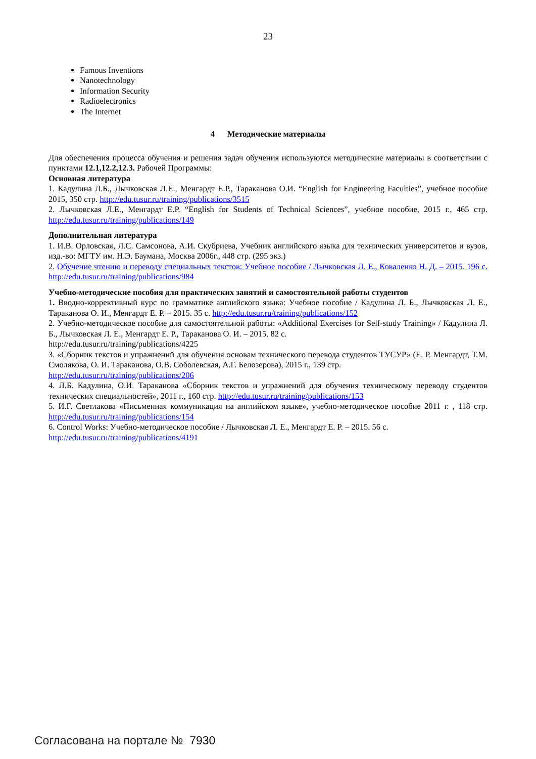23
Famous Inventions
Nanotechnology
Information Security
Radioelectronics
The Internet
4 Методические материалы
Для обеспечения процесса обучения и решения задач обучения используются методические материалы в соответствии с пунктами 12.1,12.2,12.3. Рабочей Программы:
Основная литература
1. Кадулина Л.Б., Лычковская Л.Е., Менгардт Е.Р., Тараканова О.И. “English for Engineering Faculties”, учебное пособие 2015, 350 стр. http://edu.tusur.ru/training/publications/3515
2. Лычковская Л.Е., Менгардт Е.Р. “English for Students of Technical Sciences”, учебное пособие, 2015 г., 465 стр. http://edu.tusur.ru/training/publications/149
Дополнительная литература
1. И.В. Орловская, Л.С. Самсонова, А.И. Скубриева, Учебник английского языка для технических университетов и вузов, изд.-во: МГТУ им. Н.Э. Баумана, Москва 2006г., 448 стр. (295 экз.)
2. Обучение чтению и переводу специальных текстов: Учебное пособие / Лычковская Л. Е., Коваленко Н. Д. – 2015. 196 с. http://edu.tusur.ru/training/publications/984
Учебно-методические пособия для практических занятий и самостоятельной работы студентов
1. Вводно-коррективный курс по грамматике английского языка: Учебное пособие / Кадулина Л. Б., Лычковская Л. Е., Тараканова О. И., Менгардт Е. Р. – 2015. 35 с. http://edu.tusur.ru/training/publications/152
2. Учебно-методическое пособие для самостоятельной работы: «Additional Exercises for Self-study Training» / Кадулина Л. Б., Лычковская Л. Е., Менгардт Е. Р., Тараканова О. И. – 2015. 82 с.
http://edu.tusur.ru/training/publications/4225
3. «Сборник текстов и упражнений для обучения основам технического перевода студентов ТУСУР» (Е. Р. Менгардт, Т.М. Смолякова, О. И. Тараканова, О.В. Соболевская, А.Г. Белозерова), 2015 г., 139 стр.
http://edu.tusur.ru/training/publications/206
4. Л.Б. Кадулина, О.И. Тараканова «Сборник текстов и упражнений для обучения техническому переводу студентов технических специальностей», 2011 г., 160 стр. http://edu.tusur.ru/training/publications/153
5. И.Г. Светлакова «Письменная коммуникация на английском языке», учебно-методическое пособие 2011 г. , 118 стр. http://edu.tusur.ru/training/publications/154
6. Control Works: Учебно-методическое пособие / Лычковская Л. Е., Менгардт Е. Р. – 2015. 56 с.
http://edu.tusur.ru/training/publications/4191
Согласована на портале № 7930